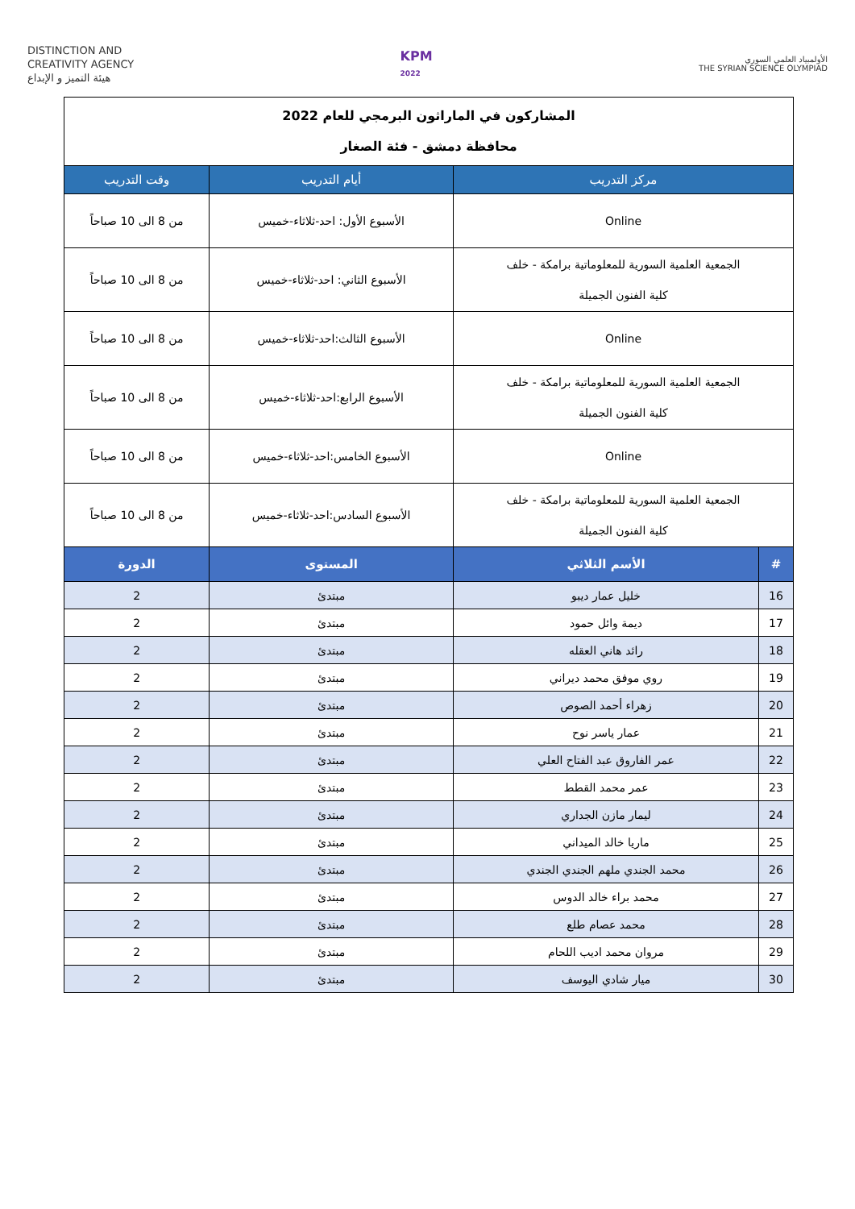DISTINCTION AND
CREATIVITY AGENCY
هيئة التميز و الإبداع
KPM
2022
الأولمبياد العلمي السوري
THE SYRIAN SCIENCE OLYMPIAD
| المشاركون في الماراثون البرمجي للعام 2022 محافظة دمشق - فئة الصغار | | | |
| مركز التدريب | | أيام التدريب | وقت التدريب |
| Online | | الأسبوع الأول: احد-ثلاثاء-خميس | من 8 الى 10 صباحاً |
| الجمعية العلمية السورية للمعلوماتية برامكة - خلف كلية الفنون الجميلة | | الأسبوع الثاني: احد-ثلاثاء-خميس | من 8 الى 10 صباحاً |
| Online | | الأسبوع الثالث:احد-ثلاثاء-خميس | من 8 الى 10 صباحاً |
| الجمعية العلمية السورية للمعلوماتية برامكة - خلف كلية الفنون الجميلة | | الأسبوع الرابع:احد-ثلاثاء-خميس | من 8 الى 10 صباحاً |
| Online | | الأسبوع الخامس:احد-ثلاثاء-خميس | من 8 الى 10 صباحاً |
| الجمعية العلمية السورية للمعلوماتية برامكة - خلف كلية الفنون الجميلة | | الأسبوع السادس:احد-ثلاثاء-خميس | من 8 الى 10 صباحاً |
| # | الأسم الثلاثي | المستوى | الدورة |
| 16 | خليل عمار ديبو | مبتدئ | 2 |
| 17 | ديمة وائل حمود | مبتدئ | 2 |
| 18 | رائد هاني العقله | مبتدئ | 2 |
| 19 | روي موفق محمد ديراني | مبتدئ | 2 |
| 20 | زهراء أحمد الصوص | مبتدئ | 2 |
| 21 | عمار ياسر نوح | مبتدئ | 2 |
| 22 | عمر الفاروق عبد الفتاح العلي | مبتدئ | 2 |
| 23 | عمر محمد القطط | مبتدئ | 2 |
| 24 | ليمار مازن الجداري | مبتدئ | 2 |
| 25 | ماريا خالد الميداني | مبتدئ | 2 |
| 26 | محمد الجندي ملهم الجندي الجندي | مبتدئ | 2 |
| 27 | محمد براء خالد الدوس | مبتدئ | 2 |
| 28 | محمد عصام طلع | مبتدئ | 2 |
| 29 | مروان محمد اديب اللحام | مبتدئ | 2 |
| 30 | ميار شادي اليوسف | مبتدئ | 2 |